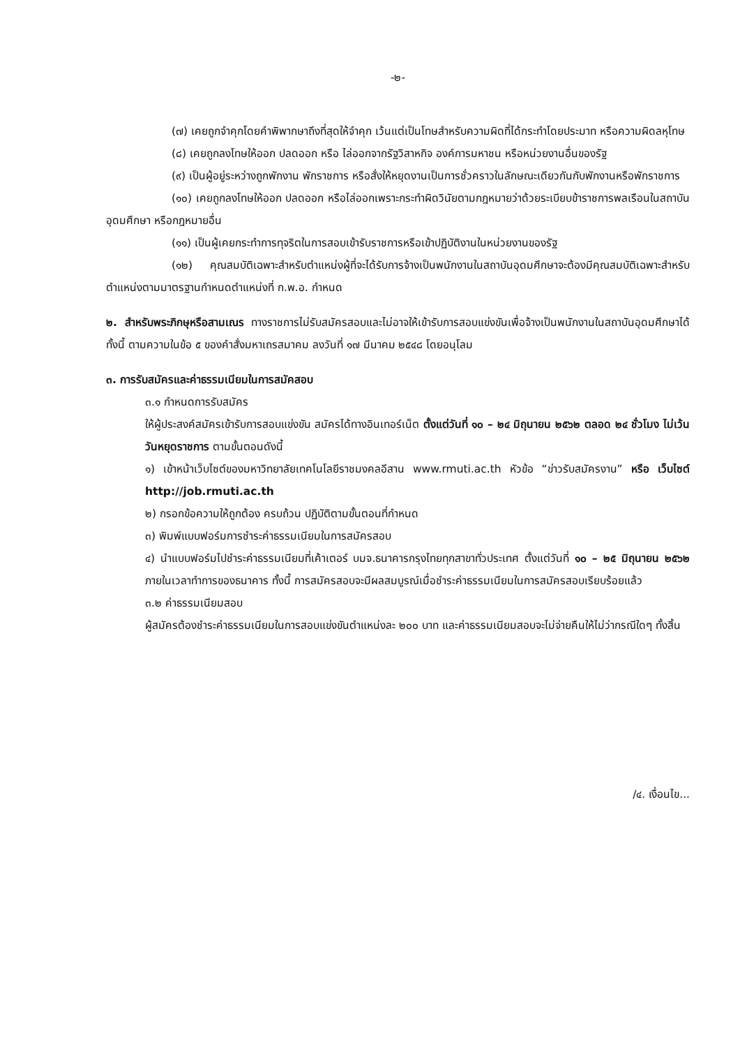-๒-
(๗) เคยถูกจำคุกโดยคำพิพากษาถึงที่สุดให้จำคุก เว้นแต่เป็นโทษสำหรับความผิดที่ได้กระทำโดยประมาท หรือความผิดลหุโทษ
(๘) เคยถูกลงโทษให้ออก ปลดออก หรือ ไล่ออกจากรัฐวิสาหกิจ องค์การมหาชน หรือหน่วยงานอื่นของรัฐ
(๙) เป็นผู้อยู่ระหว่างถูกพักงาน พักราชการ หรือสั่งให้หยุดงานเป็นการชั่วคราวในลักษณะเดียวกันกับพักงานหรือพักราชการ
(๑๐) เคยถูกลงโทษให้ออก ปลดออก หรือไล่ออกเพราะกระทำผิดวินัยตามกฎหมายว่าด้วยระเบียบข้าราชการพลเรือนในสถาบันอุดมศึกษา หรือกฎหมายอื่น
(๑๑) เป็นผู้เคยกระทำการทุจริตในการสอบเข้ารับราชการหรือเข้าปฏิบัติงานในหน่วยงานของรัฐ
(๑๒) คุณสมบัติเฉพาะสำหรับตำแหน่งผู้ที่จะได้รับการจ้างเป็นพนักงานในสถาบันอุดมศึกษาจะต้องมีคุณสมบัติเฉพาะสำหรับตำแหน่งตามมาตรฐานกำหนดตำแหน่งที่ ก.พ.อ. กำหนด
๒. สำหรับพระภิกษุหรือสามเณร ทางราชการไม่รับสมัครสอบและไม่อาจให้เข้ารับการสอบแข่งขันเพื่อจ้างเป็นพนักงานในสถาบันอุดมศึกษาได้ ทั้งนี้ ตามความในข้อ ๕ ของคำสั่งมหาเถรสมาคม ลงวันที่ ๑๗ มีนาคม ๒๕๔๘ โดยอนุโลม
๓. การรับสมัครและค่าธรรมเนียมในการสมัคสอบ
๓.๑ กำหนดการรับสมัคร
ให้ผู้ประสงค์สมัครเข้ารับการสอบแข่งขัน สมัครได้ทางอินเทอร์เน็ต ตั้งแต่วันที่ ๑๐ – ๒๔ มิถุนายน ๒๕๖๒ ตลอด ๒๔ ชั่วโมง ไม่เว้นวันหยุดราชการ ตามขั้นตอนดังนี้
๑) เข้าหน้าเว็บไซต์ของมหาวิทยาลัยเทคโนโลยีราชมงคลอีสาน www.rmuti.ac.th หัวข้อ “ข่าวรับสมัครงาน” หรือ เว็บไซต์ http://job.rmuti.ac.th
๒) กรอกข้อความให้ถูกต้อง ครบถ้วน ปฏิบัติตามขั้นตอนที่กำหนด
๓) พิมพ์แบบฟอร์มการชำระค่าธรรมเนียมในการสมัครสอบ
๔) นำแบบฟอร์มไปชำระค่าธรรมเนียมที่เค้าเตอร์ บมจ.ธนาคารกรุงไทยทุกสาขาทั่วประเทศ ตั้งแต่วันที่ ๑๐ – ๒๕ มิถุนายน ๒๕๖๒ ภายในเวลาทำการของธนาคาร ทั้งนี้ การสมัครสอบจะมีผลสมบูรณ์เมื่อชำระค่าธรรมเนียมในการสมัครสอบเรียบร้อยแล้ว
๓.๒ ค่าธรรมเนียมสอบ
ผู้สมัครต้องชำระค่าธรรมเนียมในการสอบแข่งขันตำแหน่งละ ๒๐๐ บาท และค่าธรรมเนียมสอบจะไม่จ่ายคืนให้ไม่ว่ากรณีใดๆ ทั้งสิ้น
/๔. เงื่อนไข...